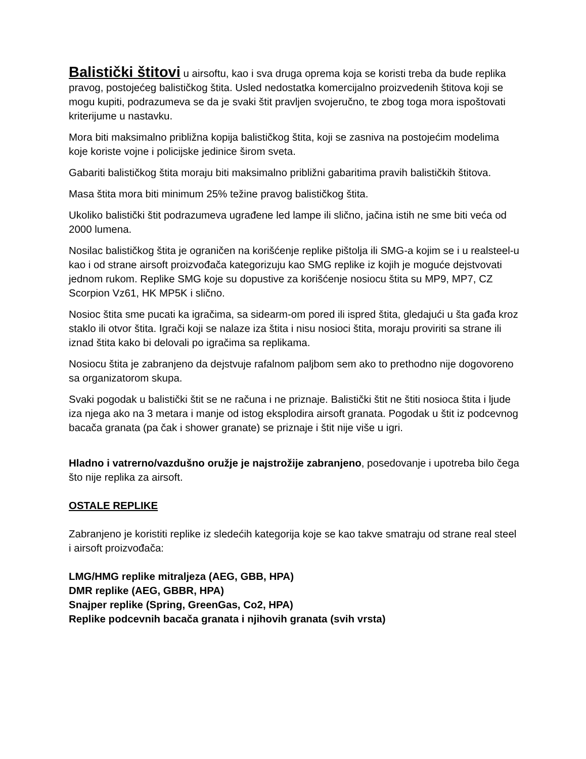Balistički štitovi u airsoftu, kao i sva druga oprema koja se koristi treba da bude replika pravog, postojećeg balističkog štita. Usled nedostatka komercijalno proizvedenih štitova koji se mogu kupiti, podrazumeva se da je svaki štit pravljen svojeručno, te zbog toga mora ispoštovati kriterijume u nastavku.
Mora biti maksimalno približna kopija balističkog štita, koji se zasniva na postojećim modelima koje koriste vojne i policijske jedinice širom sveta.
Gabariti balističkog štita moraju biti maksimalno približni gabaritima pravih balističkih štitova.
Masa štita mora biti minimum 25% težine pravog balističkog štita.
Ukoliko balistički štit podrazumeva ugrađene led lampe ili slično, jačina istih ne sme biti veća od 2000 lumena.
Nosilac balističkog štita je ograničen na korišćenje replike pištolja ili SMG-a kojim se i u realsteel-u kao i od strane airsoft proizvođača kategorizuju kao SMG replike iz kojih je moguće dejstvovati jednom rukom. Replike SMG koje su dopustive za korišćenje nosiocu štita su MP9, MP7, CZ Scorpion Vz61, HK MP5K i slično.
Nosioc štita sme pucati ka igračima, sa sidearm-om pored ili ispred štita, gledajući u šta gađa kroz staklo ili otvor štita. Igrači koji se nalaze iza štita i nisu nosioci štita, moraju proviriti sa strane ili iznad štita kako bi delovali po igračima sa replikama.
Nosiocu štita je zabranjeno da dejstvuje rafalnom paljbom sem ako to prethodno nije dogovoreno sa organizatorom skupa.
Svaki pogodak u balistički štit se ne računa i ne priznaje. Balistički štit ne štiti nosioca štita i ljude iza njega ako na 3 metara i manje od istog eksplodira airsoft granata. Pogodak u štit iz podcevnog bacača granata (pa čak i shower granate) se priznaje i štit nije više u igri.
Hladno i vatrerno/vazdušno oružje je najstrožije zabranjeno, posedovanje i upotreba bilo čega što nije replika za airsoft.
OSTALE REPLIKE
Zabranjeno je koristiti replike iz sledećih kategorija koje se kao takve smatraju od strane real steel i airsoft proizvođača:
LMG/HMG replike mitraljeza (AEG, GBB, HPA)
DMR replike (AEG, GBBR, HPA)
Snajper replike (Spring, GreenGas, Co2, HPA)
Replike podcevnih bacača granata i njihovih granata (svih vrsta)